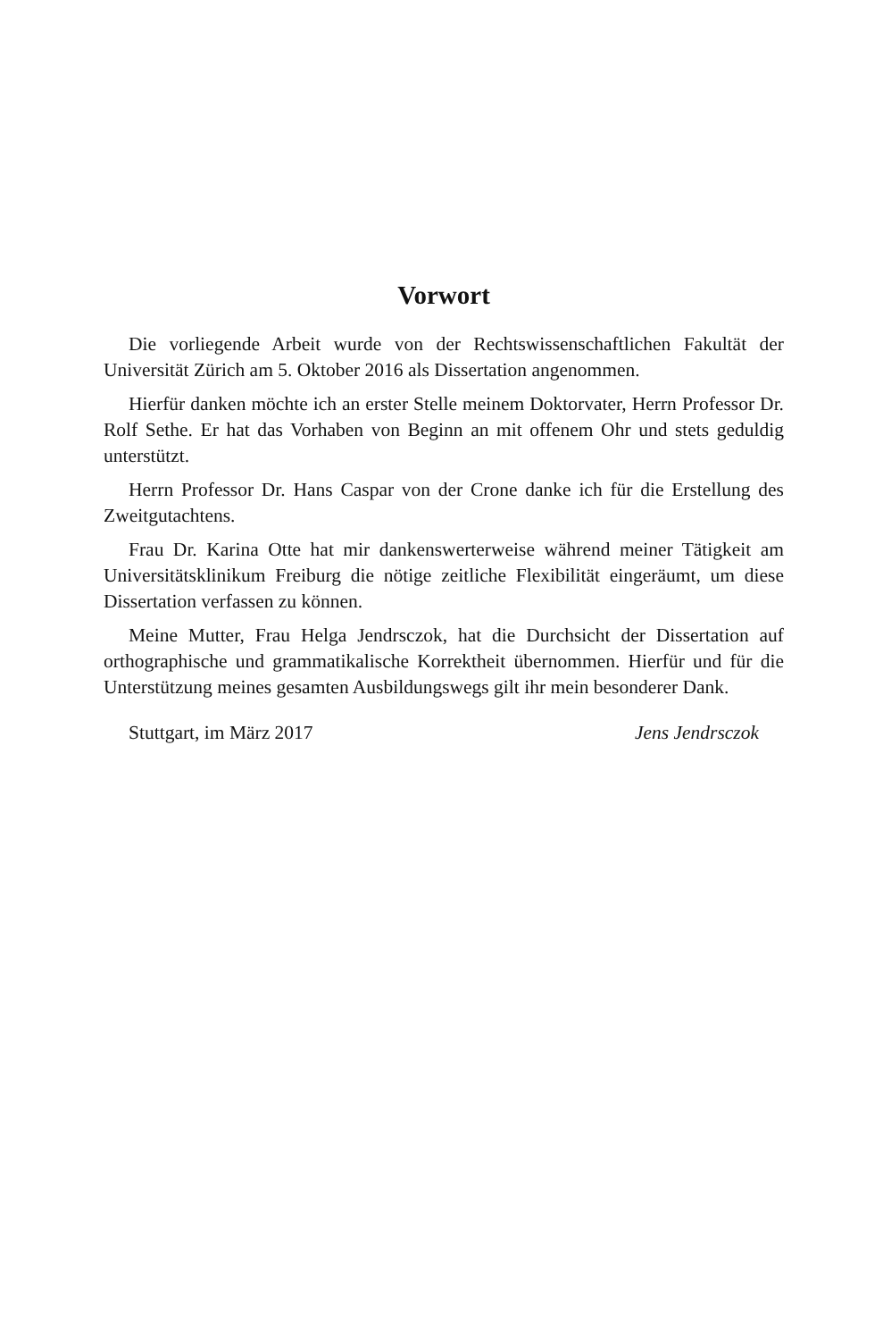Vorwort
Die vorliegende Arbeit wurde von der Rechtswissenschaftlichen Fakultät der Universität Zürich am 5. Oktober 2016 als Dissertation angenommen.
Hierfür danken möchte ich an erster Stelle meinem Doktorvater, Herrn Professor Dr. Rolf Sethe. Er hat das Vorhaben von Beginn an mit offenem Ohr und stets geduldig unterstützt.
Herrn Professor Dr. Hans Caspar von der Crone danke ich für die Erstellung des Zweitgutachtens.
Frau Dr. Karina Otte hat mir dankenswerterweise während meiner Tätigkeit am Universitätsklinikum Freiburg die nötige zeitliche Flexibilität eingeräumt, um diese Dissertation verfassen zu können.
Meine Mutter, Frau Helga Jendrsczok, hat die Durchsicht der Dissertation auf orthographische und grammatikalische Korrektheit übernommen. Hierfür und für die Unterstützung meines gesamten Ausbildungswegs gilt ihr mein besonderer Dank.
Stuttgart, im März 2017 Jens Jendrsczok